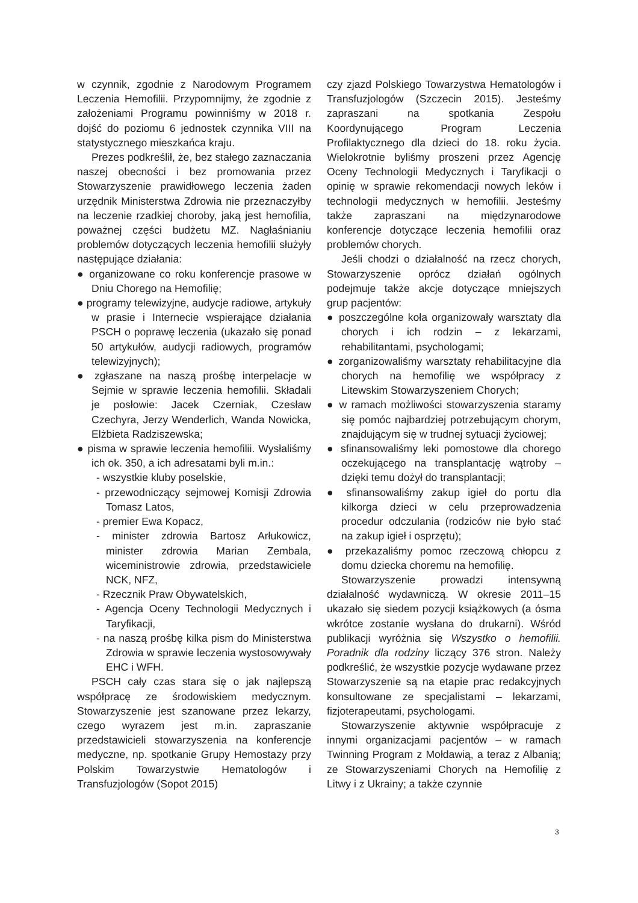w czynnik, zgodnie z Narodowym Programem Leczenia Hemofilii. Przypomnijmy, że zgodnie z założeniami Programu powinniśmy w 2018 r. dojść do poziomu 6 jednostek czynnika VIII na statystycznego mieszkańca kraju.
Prezes podkreślił, że, bez stałego zaznaczania naszej obecności i bez promowania przez Stowarzyszenie prawidłowego leczenia żaden urzędnik Ministerstwa Zdrowia nie przeznaczyłby na leczenie rzadkiej choroby, jaką jest hemofilia, poważnej części budżetu MZ. Nagłaśnianiu problemów dotyczących leczenia hemofilii służyły następujące działania:
● organizowane co roku konferencje prasowe w Dniu Chorego na Hemofilię;
● programy telewizyjne, audycje radiowe, artykuły w prasie i Internecie wspierające działania PSCH o poprawę leczenia (ukazało się ponad 50 artykułów, audycji radiowych, programów telewizyjnych);
● zgłaszane na naszą prośbę interpelacje w Sejmie w sprawie leczenia hemofilii. Składali je posłowie: Jacek Czerniak, Czesław Czechyra, Jerzy Wenderlich, Wanda Nowicka, Elżbieta Radziszewska;
● pisma w sprawie leczenia hemofilii. Wysłaliśmy ich ok. 350, a ich adresatami byli m.in.:
- wszystkie kluby poselskie,
- przewodniczący sejmowej Komisji Zdrowia Tomasz Latos,
- premier Ewa Kopacz,
- minister zdrowia Bartosz Arłukowicz, minister zdrowia Marian Zembala, wiceministrowie zdrowia, przedstawiciele NCK, NFZ,
- Rzecznik Praw Obywatelskich,
- Agencja Oceny Technologii Medycznych i Taryfikacji,
- na naszą prośbę kilka pism do Ministerstwa Zdrowia w sprawie leczenia wystosowywały EHC i WFH.
PSCH cały czas stara się o jak najlepszą współpracę ze środowiskiem medycznym. Stowarzyszenie jest szanowane przez lekarzy, czego wyrazem jest m.in. zapraszanie przedstawicieli stowarzyszenia na konferencje medyczne, np. spotkanie Grupy Hemostazy przy Polskim Towarzystwie Hematologów i Transfuzjologów (Sopot 2015)
czy zjazd Polskiego Towarzystwa Hematologów i Transfuzjologów (Szczecin 2015). Jesteśmy zapraszani na spotkania Zespołu Koordynującego Program Leczenia Profilaktycznego dla dzieci do 18. roku życia. Wielokrotnie byliśmy proszeni przez Agencję Oceny Technologii Medycznych i Taryfikacji o opinię w sprawie rekomendacji nowych leków i technologii medycznych w hemofilii. Jesteśmy także zapraszani na międzynarodowe konferencje dotyczące leczenia hemofilii oraz problemów chorych.
Jeśli chodzi o działalność na rzecz chorych, Stowarzyszenie oprócz działań ogólnych podejmuje także akcje dotyczące mniejszych grup pacjentów:
● poszczególne koła organizowały warsztaty dla chorych i ich rodzin – z lekarzami, rehabilitantami, psychologami;
● zorganizowaliśmy warsztaty rehabilitacyjne dla chorych na hemofilię we współpracy z Litewskim Stowarzyszeniem Chorych;
● w ramach możliwości stowarzyszenia staramy się pomóc najbardziej potrzebującym chorym, znajdującym się w trudnej sytuacji życiowej;
● sfinansowaliśmy leki pomostowe dla chorego oczekującego na transplantację wątroby – dzięki temu dożył do transplantacji;
● sfinansowaliśmy zakup igieł do portu dla kilkorga dzieci w celu przeprowadzenia procedur odczulania (rodziców nie było stać na zakup igieł i osprzętu);
● przekazaliśmy pomoc rzeczową chłopcu z domu dziecka choremu na hemofilię.
Stowarzyszenie prowadzi intensywną działalność wydawniczą. W okresie 2011–15 ukazało się siedem pozycji książkowych (a ósma wkrótce zostanie wysłana do drukarni). Wśród publikacji wyróżnia się Wszystko o hemofilii. Poradnik dla rodziny liczący 376 stron. Należy podkreślić, że wszystkie pozycje wydawane przez Stowarzyszenie są na etapie prac redakcyjnych konsultowane ze specjalistami – lekarzami, fizjoterapeutami, psychologami.
Stowarzyszenie aktywnie współpracuje z innymi organizacjami pacjentów – w ramach Twinning Program z Mołdawią, a teraz z Albanią; ze Stowarzyszeniami Chorych na Hemofilię z Litwy i z Ukrainy; a także czynnie
3